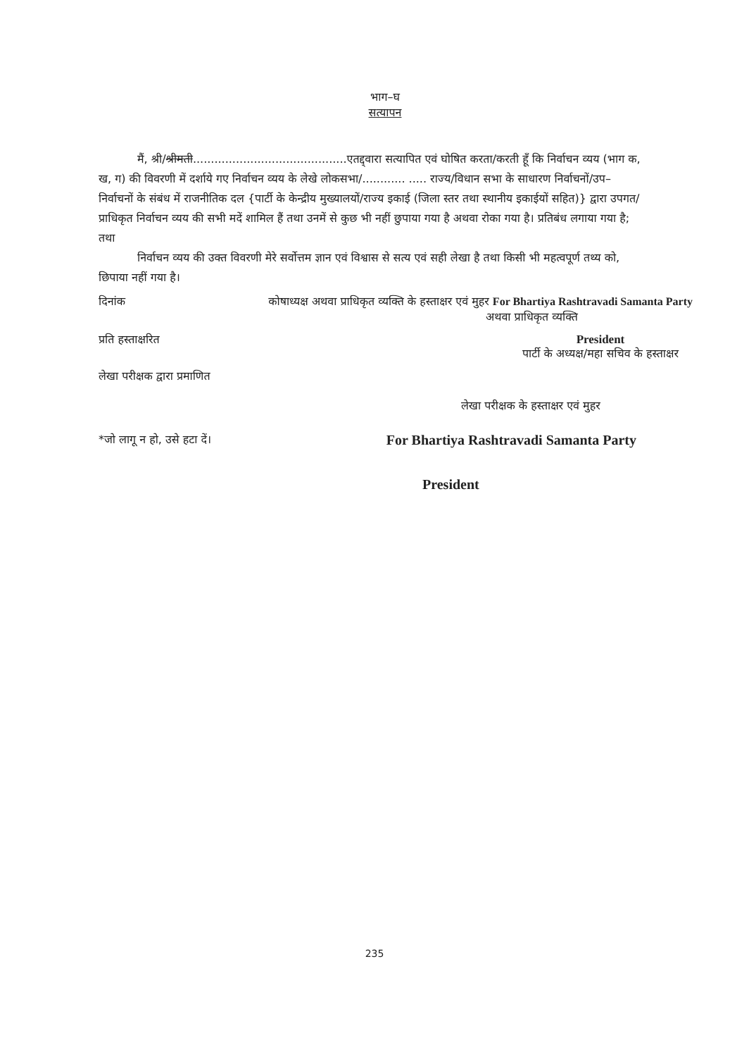भाग–घ
सत्यापन
मैं, श्री/श्रीमती...........................................एतद्द्वारा सत्यापित एवं घोषित करता/करती हूँ कि निर्वाचन व्यय (भाग क, ख, ग) की विवरणी में दर्शाये गए निर्वाचन व्यय के लेखे लोकसभा/............ ..... राज्य/विधान सभा के साधारण निर्वाचनों/उप–निर्वाचनों के संबंध में राजनीतिक दल {पार्टी के केन्द्रीय मुख्यालयों/राज्य इकाई (जिला स्तर तथा स्थानीय इकाईयों सहित)} द्वारा उपगत/प्राधिकृत निर्वाचन व्यय की सभी मदें शामिल हैं तथा उनमें से कुछ भी नहीं छुपाया गया है अथवा रोका गया है। प्रतिबंध लगाया गया है; तथा
निर्वाचन व्यय की उक्त विवरणी मेरे सर्वोत्तम ज्ञान एवं विश्वास से सत्य एवं सही लेखा है तथा किसी भी महत्वपूर्ण तथ्य को, छिपाया नहीं गया है।
दिनांक कोषाध्यक्ष अथवा प्राधिकृत व्यक्ति के हस्ताक्षर एवं मुहर For Bhartiya Rashtravadi Samanta Party
अथवा प्राधिकृत व्यक्ति
प्रति हस्ताक्षरित President
पार्टी के अध्यक्ष/महा सचिव के हस्ताक्षर
लेखा परीक्षक द्वारा प्रमाणित
लेखा परीक्षक के हस्ताक्षर एवं मुहर
*जो लागू न हो, उसे हटा दें। For Bhartiya Rashtravadi Samanta Party
President
235